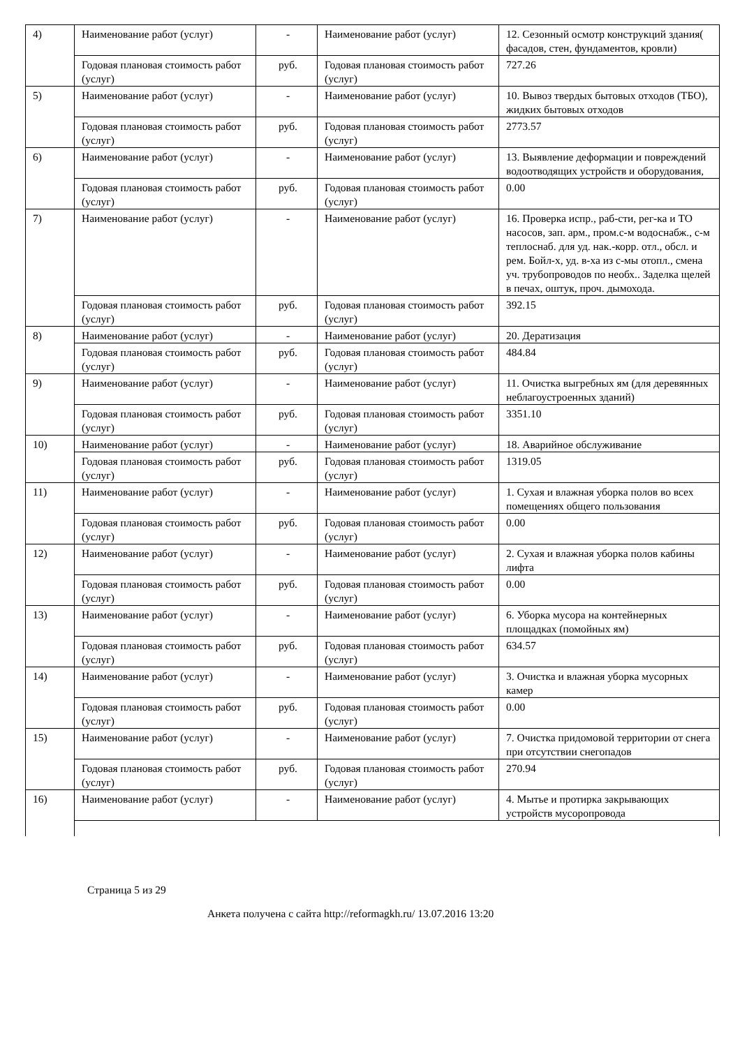| 4) | Наименование работ (услуг) | - | Наименование работ (услуг) | 12. Сезонный осмотр конструкций здания( фасадов, стен, фундаментов, кровли) |
| | Годовая плановая стоимость работ (услуг) | руб. | Годовая плановая стоимость работ (услуг) | 727.26 |
| 5) | Наименование работ (услуг) | - | Наименование работ (услуг) | 10. Вывоз твердых бытовых отходов (ТБО), жидких бытовых отходов |
| | Годовая плановая стоимость работ (услуг) | руб. | Годовая плановая стоимость работ (услуг) | 2773.57 |
| 6) | Наименование работ (услуг) | - | Наименование работ (услуг) | 13. Выявление деформации и повреждений водоотводящих устройств и оборудования, |
| | Годовая плановая стоимость работ (услуг) | руб. | Годовая плановая стоимость работ (услуг) | 0.00 |
| 7) | Наименование работ (услуг) | - | Наименование работ (услуг) | 16. Проверка испр., раб-сти, рег-ка и ТО насосов, зап. арм., пром.с-м водоснабж., с-м теплоснаб. для уд. нак.-корр. отл., обсл. и рем. Бойл-х, уд. в-ха из с-мы отопл., смена уч. трубопроводов по необх.. Заделка щелей в печах, оштук, проч. дымохода. |
| | Годовая плановая стоимость работ (услуг) | руб. | Годовая плановая стоимость работ (услуг) | 392.15 |
| 8) | Наименование работ (услуг) | - | Наименование работ (услуг) | 20. Дератизация |
| | Годовая плановая стоимость работ (услуг) | руб. | Годовая плановая стоимость работ (услуг) | 484.84 |
| 9) | Наименование работ (услуг) | - | Наименование работ (услуг) | 11. Очистка выгребных ям (для деревянных неблагоустроенных зданий) |
| | Годовая плановая стоимость работ (услуг) | руб. | Годовая плановая стоимость работ (услуг) | 3351.10 |
| 10) | Наименование работ (услуг) | - | Наименование работ (услуг) | 18. Аварийное обслуживание |
| | Годовая плановая стоимость работ (услуг) | руб. | Годовая плановая стоимость работ (услуг) | 1319.05 |
| 11) | Наименование работ (услуг) | - | Наименование работ (услуг) | 1. Сухая и влажная уборка полов во всех помещениях общего пользования |
| | Годовая плановая стоимость работ (услуг) | руб. | Годовая плановая стоимость работ (услуг) | 0.00 |
| 12) | Наименование работ (услуг) | - | Наименование работ (услуг) | 2. Сухая и влажная уборка полов кабины лифта |
| | Годовая плановая стоимость работ (услуг) | руб. | Годовая плановая стоимость работ (услуг) | 0.00 |
| 13) | Наименование работ (услуг) | - | Наименование работ (услуг) | 6. Уборка мусора на контейнерных площадках (помойных ям) |
| | Годовая плановая стоимость работ (услуг) | руб. | Годовая плановая стоимость работ (услуг) | 634.57 |
| 14) | Наименование работ (услуг) | - | Наименование работ (услуг) | 3. Очистка и влажная уборка мусорных камер |
| | Годовая плановая стоимость работ (услуг) | руб. | Годовая плановая стоимость работ (услуг) | 0.00 |
| 15) | Наименование работ (услуг) | - | Наименование работ (услуг) | 7. Очистка придомовой территории от снега при отсутствии снегопадов |
| | Годовая плановая стоимость работ (услуг) | руб. | Годовая плановая стоимость работ (услуг) | 270.94 |
| 16) | Наименование работ (услуг) | - | Наименование работ (услуг) | 4. Мытье и протирка закрывающих устройств мусоропровода |
Страница 5 из 29
Анкета получена с сайта http://reformagkh.ru/ 13.07.2016 13:20